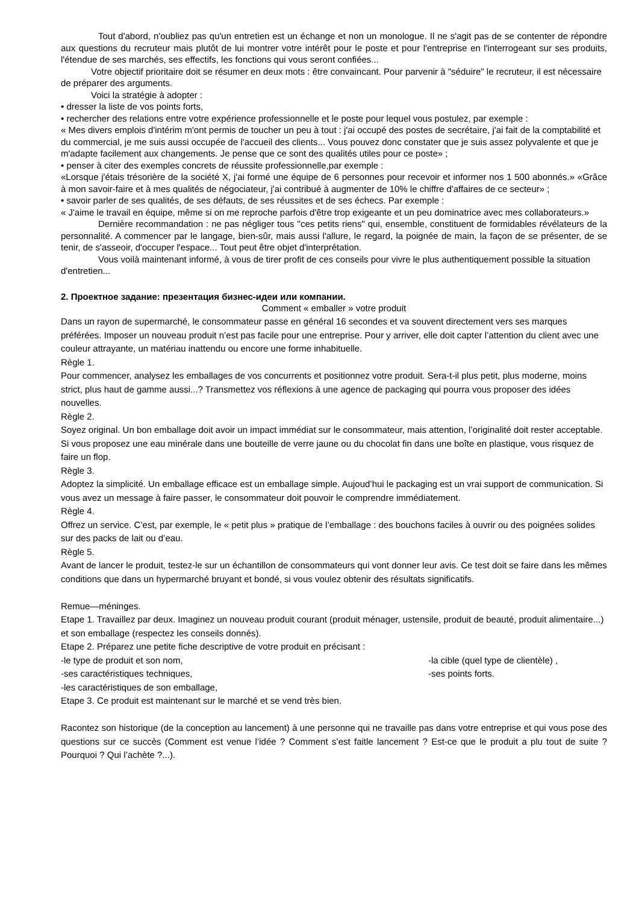Tout d'abord, n'oubliez pas qu'un entretien est un échange et non un monologue. Il ne s'agit pas de se contenter de répondre aux questions du recruteur mais plutôt de lui montrer votre intérêt pour le poste et pour l'entreprise en l'interrogeant sur ses produits, l'étendue de ses marchés, ses effectifs, les fonctions qui vous seront confiées...
Votre objectif prioritaire doit se résumer en deux mots : être convaincant. Pour parvenir à "séduire" le recruteur, il est nécessaire de préparer des arguments.
Voici la stratégie à adopter :
• dresser la liste de vos points forts,
• rechercher des relations entre votre expérience professionnelle et le poste pour lequel vous postulez, par exemple :
« Mes divers emplois d'intérim m'ont permis de toucher un peu à tout : j'ai occupé des postes de secrétaire, j'ai fait de la comptabilité et du commercial, je me suis aussi occupée de l'accueil des clients... Vous pouvez donc constater que je suis assez polyvalente et que je m'adapte facilement aux changements. Je pense que ce sont des qualités utiles pour ce poste» ;
• penser à citer des exemples concrets de réussite professionnelle,par exemple :
«Lorsque j'étais trésorière de la société X, j'ai formé une équipe de 6 personnes pour recevoir et informer nos 1 500 abonnés.» «Grâce à mon savoir-faire et à mes qualités de négociateur, j'ai contribué à augmenter de 10% le chiffre d'affaires de ce secteur» ;
• savoir parler de ses qualités, de ses défauts, de ses réussites et de ses échecs. Par exemple :
« J'aime le travail en équipe, même si on me reproche parfois d'être trop exigeante et un peu dominatrice avec mes collaborateurs.»
Dernière recommandation : ne pas négliger tous "ces petits riens" qui, ensemble, constituent de formidables révélateurs de la personnalité. A commencer par le langage, bien-sûr, mais aussi l'allure, le regard, la poignée de main, la façon de se présenter, de se tenir, de s'asseoir, d'occuper l'espace... Tout peut être objet d'interprétation.
Vous voilà maintenant informé, à vous de tirer profit de ces conseils pour vivre le plus authentiquement possible la situation d'entretien...
2. Проектное задание: презентация бизнес-идеи или компании.
Comment « emballer » votre produit
Dans un rayon de supermarché, le consommateur passe en général 16 secondes et va souvent directement vers ses marques préférées. Imposer un nouveau produit n’est pas facile pour une entreprise. Pour y arriver, elle doit capter l’attention du client avec une couleur attrayante, un matériau inattendu ou encore une forme inhabituelle.
Règle 1.
Pour commencer, analysez les emballages de vos concurrents et positionnez votre produit. Sera-t-il plus petit, plus moderne, moins strict, plus haut de gamme aussi...? Transmettez vos réflexions à une agence de packaging qui pourra vous proposer des idées nouvelles.
Règle 2.
Soyez original. Un bon emballage doit avoir un impact immédiat sur le consommateur, mais attention, l’originalité doit rester acceptable. Si vous proposez une eau minérale dans une bouteille de verre jaune ou du chocolat fin dans une boîte en plastique, vous risquez de faire un flop.
Règle 3.
Adoptez la simplicité. Un emballage efficace est un emballage simple. Aujoud’hui le packaging est un vrai support de communication. Si vous avez un message à faire passer, le consommateur doit pouvoir le comprendre immédiatement.
Règle 4.
Offrez un service. C’est, par exemple, le « petit plus » pratique de l’emballage : des bouchons faciles à ouvrir ou des poignées solides sur des packs de lait ou d’eau.
Règle 5.
Avant de lancer le produit, testez-le sur un échantillon de consommateurs qui vont donner leur avis. Ce test doit se faire dans les mêmes conditions que dans un hypermarché bruyant et bondé, si vous voulez obtenir des résultats significatifs.
Remue—méninges.
Etape 1. Travaillez par deux. Imaginez un nouveau produit courant (produit ménager, ustensile, produit de beauté, produit alimentaire...) et son emballage (respectez les conseils donnés).
Etape 2. Préparez une petite fiche descriptive de votre produit en précisant :
-le type de produit et son nom, -la cible (quel type de clientèle) ,
-ses caractéristiques techniques, -ses points forts.
-les caractéristiques de son emballage,
Etape 3. Ce produit est maintenant sur le marché et se vend très bien.
Racontez son historique (de la conception au lancement) à une personne qui ne travaille pas dans votre entreprise et qui vous pose des questions sur ce succès (Comment est venue l’idée ? Comment s’est faitle lancement ? Est-ce que le produit a plu tout de suite ? Pourquoi ? Qui l’achète ?...).